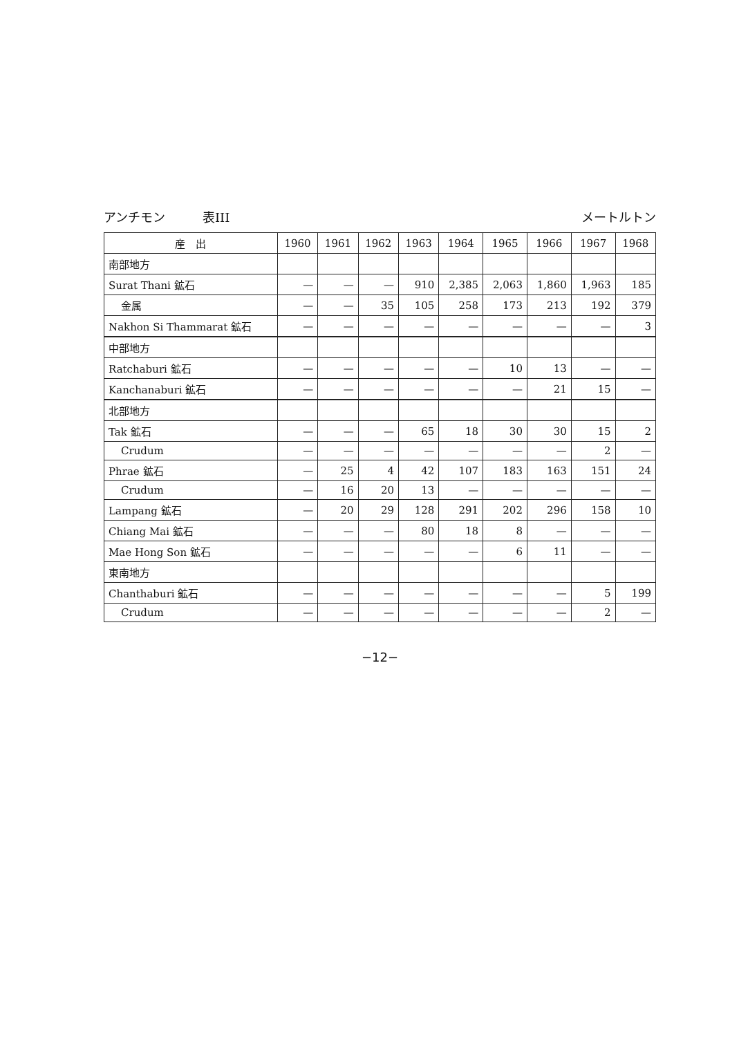アンチモン　　　表III メートルトン
| 産 出 | 1960 | 1961 | 1962 | 1963 | 1964 | 1965 | 1966 | 1967 | 1968 |
| --- | --- | --- | --- | --- | --- | --- | --- | --- | --- |
| 南部地方 | | | | | | | | | |
| Surat Thani 鉱石 | — | — | — | 910 | 2,385 | 2,063 | 1,860 | 1,963 | 185 |
| 金属 | — | — | 35 | 105 | 258 | 173 | 213 | 192 | 379 |
| Nakhon Si Thammarat 鉱石 | — | — | — | — | — | — | — | — | 3 |
| 中部地方 | | | | | | | | | |
| Ratchaburi 鉱石 | — | — | — | — | — | 10 | 13 | — | — |
| Kanchanaburi 鉱石 | — | — | — | — | — | — | 21 | 15 | — |
| 北部地方 | | | | | | | | | |
| Tak 鉱石 | — | — | — | 65 | 18 | 30 | 30 | 15 | 2 |
| Crudum | — | — | — | — | — | — | — | 2 | — |
| Phrae 鉱石 | — | 25 | 4 | 42 | 107 | 183 | 163 | 151 | 24 |
| Crudum | — | 16 | 20 | 13 | — | — | — | — | — |
| Lampang 鉱石 | — | 20 | 29 | 128 | 291 | 202 | 296 | 158 | 10 |
| Chiang Mai 鉱石 | — | — | — | 80 | 18 | 8 | — | — | — |
| Mae Hong Son 鉱石 | — | — | — | — | — | 6 | 11 | — | — |
| 東南地方 | | | | | | | | | |
| Chanthaburi 鉱石 | — | — | — | — | — | — | — | 5 | 199 |
| Crudum | — | — | — | — | — | — | — | 2 | — |
−12−